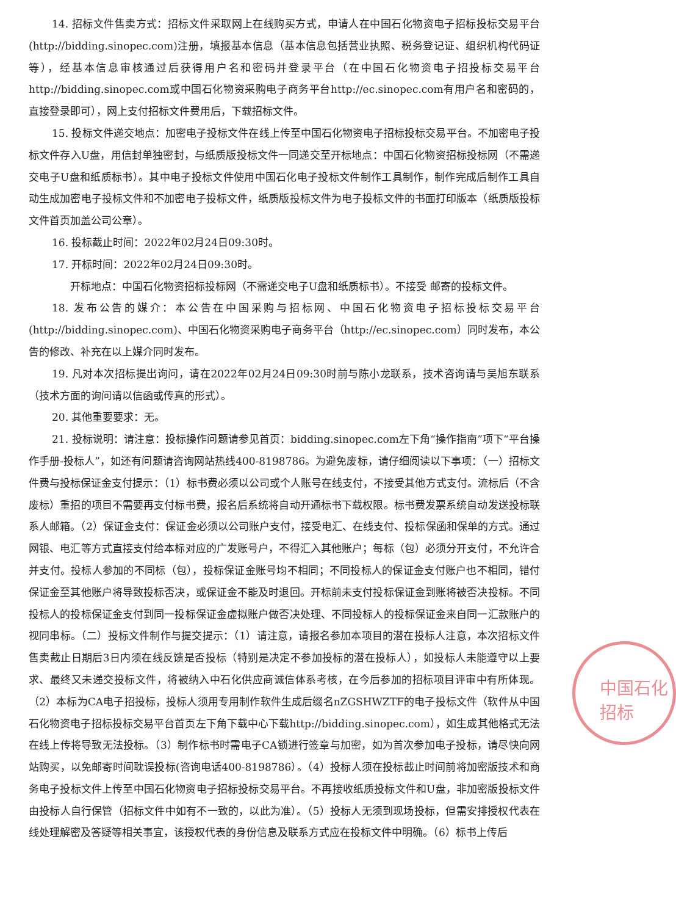中国石化 招标
14. 招标文件售卖方式：招标文件采取网上在线购买方式，申请人在中国石化物资电子招标投标交易平台(http://bidding.sinopec.com)注册，填报基本信息（基本信息包括营业执照、税务登记证、组织机构代码证等），经基本信息审核通过后获得用户名和密码并登录平台（在中国石化物资电子招投标交易平台http://bidding.sinopec.com或中国石化物资采购电子商务平台http://ec.sinopec.com有用户名和密码的，直接登录即可），网上支付招标文件费用后，下载招标文件。
15. 投标文件递交地点：加密电子投标文件在线上传至中国石化物资电子招标投标交易平台。不加密电子投标文件存入U盘，用信封单独密封，与纸质版投标文件一同递交至开标地点：中国石化物资招标投标网（不需递交电子U盘和纸质标书）。其中电子投标文件使用中国石化电子投标文件制作工具制作，制作完成后制作工具自动生成加密电子投标文件和不加密电子投标文件，纸质版投标文件为电子投标文件的书面打印版本（纸质版投标文件首页加盖公司公章）。
16. 投标截止时间：2022年02月24日09:30时。
17. 开标时间：2022年02月24日09:30时。
开标地点：中国石化物资招标投标网（不需递交电子U盘和纸质标书）。不接受 邮寄的投标文件。
18. 发布公告的媒介：本公告在中国采购与招标网、中国石化物资电子招标投标交易平台(http://bidding.sinopec.com)、中国石化物资采购电子商务平台（http://ec.sinopec.com）同时发布，本公告的修改、补充在以上媒介同时发布。
19. 凡对本次招标提出询问，请在2022年02月24日09:30时前与陈小龙联系，技术咨询请与吴旭东联系（技术方面的询问请以信函或传真的形式）。
20. 其他重要要求：无。
21. 投标说明：请注意：投标操作问题请参见首页：bidding.sinopec.com左下角“操作指南”项下“平台操作手册-投标人”，如还有问题请咨询网站热线400-8198786。为避免废标，请仔细阅读以下事项：（一）招标文件费与投标保证金支付提示：（1）标书费必须以公司或个人账号在线支付，不接受其他方式支付。流标后（不含废标）重招的项目不需要再支付标书费，报名后系统将自动开通标书下载权限。标书费发票系统自动发送投标联系人邮箱。（2）保证金支付：保证金必须以公司账户支付，接受电汇、在线支付、投标保函和保单的方式。通过网银、电汇等方式直接支付给本标对应的广发账号户，不得汇入其他账户；每标（包）必须分开支付，不允许合并支付。投标人参加的不同标（包），投标保证金账号均不相同；不同投标人的保证金支付账户也不相同，错付保证金至其他账户将导致投标否决，或保证金不能及时退回。开标前未支付投标保证金到账将被否决投标。不同投标人的投标保证金支付到同一投标保证金虚拟账户做否决处理、不同投标人的投标保证金来自同一汇款账户的视同串标。（二）投标文件制作与提交提示：（1）请注意，请报名参加本项目的潜在投标人注意，本次招标文件售卖截止日期后3日内须在线反馈是否投标（特别是决定不参加投标的潜在投标人），如投标人未能遵守以上要求、最终又未递交投标文件，将被纳入中石化供应商诚信体系考核，在今后参加的招标项目评审中有所体现。（2）本标为CA电子招投标，投标人须用专用制作软件生成后缀名nZGSHWZTF的电子投标文件（软件从中国石化物资电子招标投标交易平台首页左下角下载中心下载http://bidding.sinopec.com），如生成其他格式无法在线上传将导致无法投标。（3）制作标书时需电子CA锁进行签章与加密，如为首次参加电子投标，请尽快向网站购买，以免邮寄时间耽误投标(咨询电话400-8198786）。（4）投标人须在投标截止时间前将加密版技术和商务电子投标文件上传至中国石化物资电子招标投标交易平台。不再接收纸质投标文件和U盘，非加密版投标文件由投标人自行保管（招标文件中如有不一致的，以此为准）。（5）投标人无须到现场投标，但需安排授权代表在线处理解密及答疑等相关事宜，该授权代表的身份信息及联系方式应在投标文件中明确。（6）标书上传后